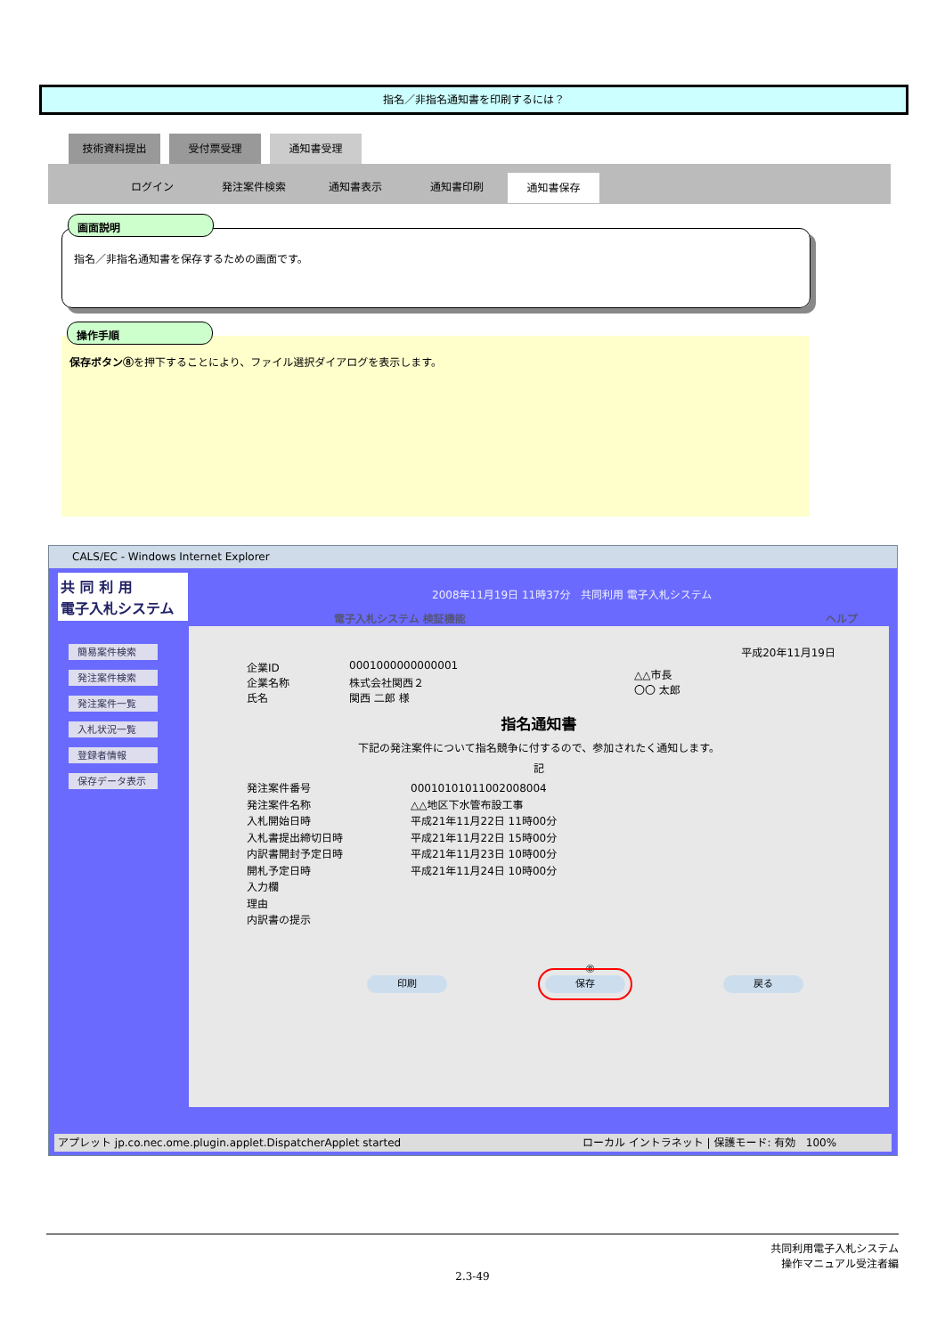指名／非指名通知書を印刷するには？
技術資料提出 受付票受理 通知書受理
ログイン 発注案件検索 通知書表示 通知書印刷
通知書保存
指名／非指名通知書を保存するための画面です。
画面説明
保存ボタン⑧を押下することにより、ファイル選択ダイアログを表示します。
操作手順
CALS/EC - Windows Internet Explorer
共 同 利 用
電子入札システム
2008年11月19日 11時37分 共同利用 電子入札システム
電子入札システム 検証機能 ヘルプ
簡易案件検索
発注案件検索
発注案件一覧
入札状況一覧
登録者情報
保存データ表示
平成20年11月19日
企業ID 0001000000000001
企業名称 株式会社関西２
氏名 関西 二郎 様
△△市長
〇〇 太郎
指名通知書
下記の発注案件について指名競争に付するので、参加されたく通知します。
記
発注案件番号 00010101011002008004
発注案件名称 △△地区下水管布設工事
入札開始日時 平成21年11月22日 11時00分
入札書提出締切日時 平成21年11月22日 15時00分
内訳書開封予定日時 平成21年11月23日 10時00分
開札予定日時 平成21年11月24日 10時00分
入力欄
理由
内訳書の提示
⑧
印刷 保存 戻る
アプレット jp.co.nec.ome.plugin.applet.DispatcherApplet started ローカル イントラネット | 保護モード: 有効 100%
共同利用電子入札システム
操作マニュアル受注者編
2.3-49